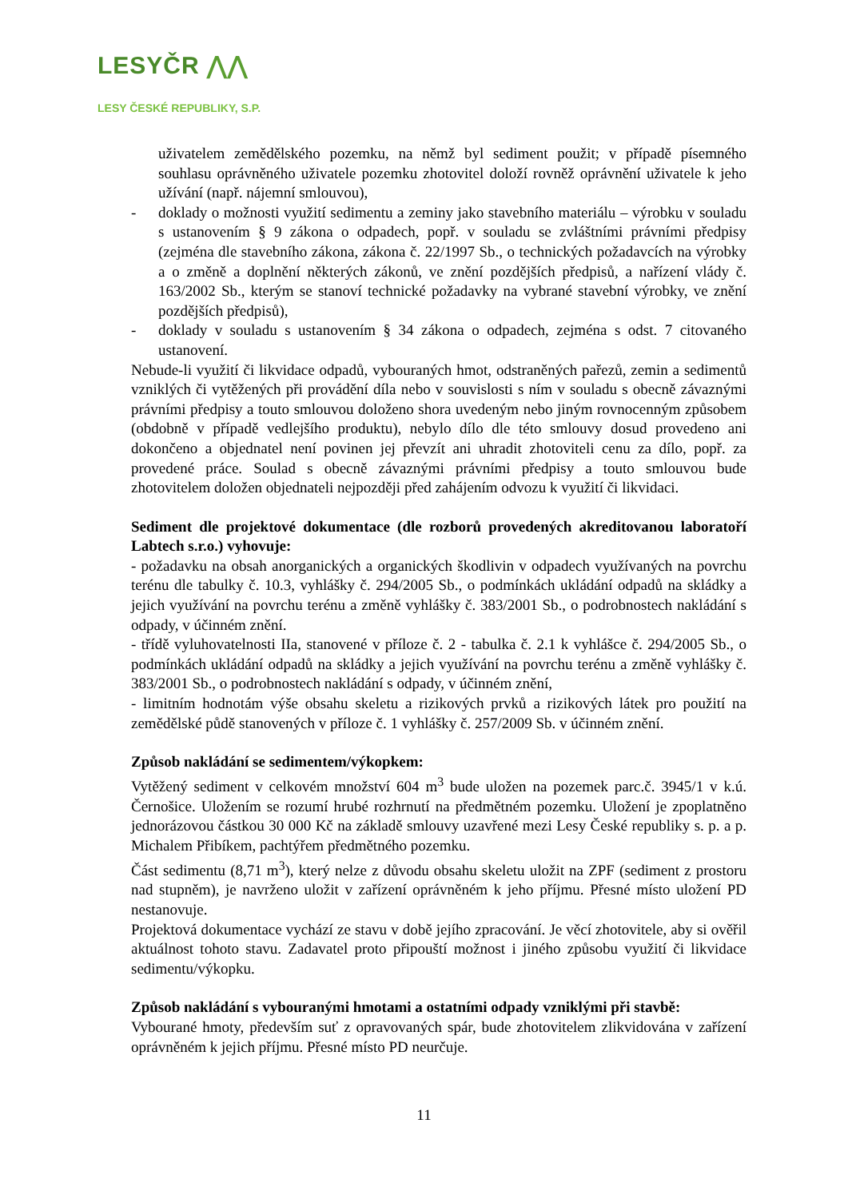LESYČR ⋀⋀
LESY ČESKÉ REPUBLIKY, S.P.
uživatelem zemědělského pozemku, na němž byl sediment použit; v případě písemného souhlasu oprávněného uživatele pozemku zhotovitel doloží rovněž oprávnění uživatele k jeho užívání (např. nájemní smlouvou),
- doklady o možnosti využití sedimentu a zeminy jako stavebního materiálu – výrobku v souladu s ustanovením § 9 zákona o odpadech, popř. v souladu se zvláštními právními předpisy (zejména dle stavebního zákona, zákona č. 22/1997 Sb., o technických požadavcích na výrobky a o změně a doplnění některých zákonů, ve znění pozdějších předpisů, a nařízení vlády č. 163/2002 Sb., kterým se stanoví technické požadavky na vybrané stavební výrobky, ve znění pozdějších předpisů),
- doklady v souladu s ustanovením § 34 zákona o odpadech, zejména s odst. 7 citovaného ustanovení.
Nebude-li využití či likvidace odpadů, vybouraných hmot, odstraněných pařezů, zemin a sedimentů vzniklých či vytěžených při provádění díla nebo v souvislosti s ním v souladu s obecně závaznými právními předpisy a touto smlouvou doloženo shora uvedeným nebo jiným rovnocenným způsobem (obdobně v případě vedlejšího produktu), nebylo dílo dle této smlouvy dosud provedeno ani dokončeno a objednatel není povinen jej převzít ani uhradit zhotoviteli cenu za dílo, popř. za provedené práce. Soulad s obecně závaznými právními předpisy a touto smlouvou bude zhotovitelem doložen objednateli nejpozději před zahájením odvozu k využití či likvidaci.
Sediment dle projektové dokumentace (dle rozborů provedených akreditovanou laboratoří Labtech s.r.o.) vyhovuje:
- požadavku na obsah anorganických a organických škodlivin v odpadech využívaných na povrchu terénu dle tabulky č. 10.3, vyhlášky č. 294/2005 Sb., o podmínkách ukládání odpadů na skládky a jejich využívání na povrchu terénu a změně vyhlášky č. 383/2001 Sb., o podrobnostech nakládání s odpady, v účinném znění.
- třídě vyluhovatelnosti IIa, stanovené v příloze č. 2 - tabulka č. 2.1 k vyhlášce č. 294/2005 Sb., o podmínkách ukládání odpadů na skládky a jejich využívání na povrchu terénu a změně vyhlášky č. 383/2001 Sb., o podrobnostech nakládání s odpady, v účinném znění,
- limitním hodnotám výše obsahu skeletu a rizikových prvků a rizikových látek pro použití na zemědělské půdě stanovených v příloze č. 1 vyhlášky č. 257/2009 Sb. v účinném znění.
Způsob nakládání se sedimentem/výkopkem:
Vytěžený sediment v celkovém množství 604 m<sup>3</sup> bude uložen na pozemek parc.č. 3945/1 v k.ú. Černošice. Uložením se rozumí hrubé rozhrnutí na předmětném pozemku. Uložení je zpoplatněno jednorázovou částkou 30 000 Kč na základě smlouvy uzavřené mezi Lesy České republiky s. p. a p. Michalem Přibíkem, pachtýřem předmětného pozemku.
Část sedimentu (8,71 m<sup>3</sup>), který nelze z důvodu obsahu skeletu uložit na ZPF (sediment z prostoru nad stupněm), je navrženo uložit v zařízení oprávněném k jeho příjmu. Přesné místo uložení PD nestanovuje.
Projektová dokumentace vychází ze stavu v době jejího zpracování. Je věcí zhotovitele, aby si ověřil aktuálnost tohoto stavu. Zadavatel proto připouští možnost i jiného způsobu využití či likvidace sedimentu/výkopku.
Způsob nakládání s vybouranými hmotami a ostatními odpady vzniklými při stavbě:
Vybourané hmoty, především suť z opravovaných spár, bude zhotovitelem zlikvidována v zařízení oprávněném k jejich příjmu. Přesné místo PD neurčuje.
11